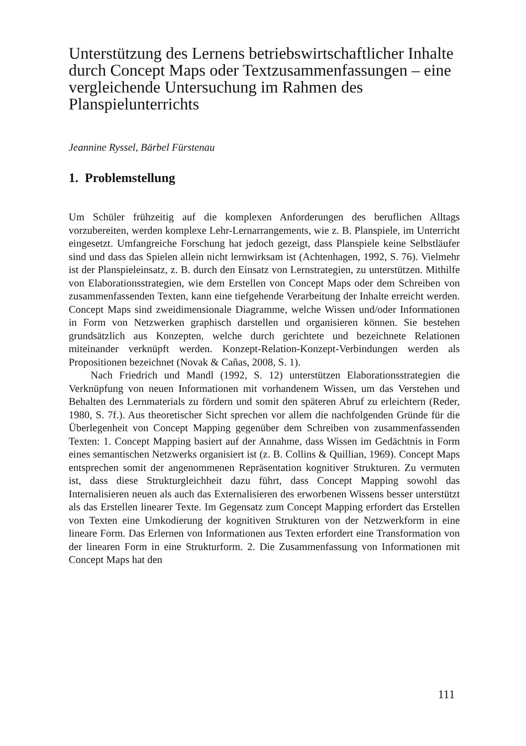Unterstützung des Lernens betriebswirtschaftlicher Inhalte durch Concept Maps oder Textzusammenfassungen – eine vergleichende Untersuchung im Rahmen des Planspielunterrichts
Jeannine Ryssel, Bärbel Fürstenau
1. Problemstellung
Um Schüler frühzeitig auf die komplexen Anforderungen des beruflichen Alltags vorzubereiten, werden komplexe Lehr-Lernarrangements, wie z. B. Planspiele, im Unterricht eingesetzt. Umfangreiche Forschung hat jedoch gezeigt, dass Planspiele keine Selbstläufer sind und dass das Spielen allein nicht lernwirksam ist (Achtenhagen, 1992, S. 76). Vielmehr ist der Planspiel­einsatz, z. B. durch den Einsatz von Lernstrategien, zu unterstützen. Mithilfe von Elaborationsstrategien, wie dem Erstellen von Concept Maps oder dem Schreiben von zusammenfassenden Texten, kann eine tiefgehende Verarbei­tung der Inhalte erreicht werden. Concept Maps sind zweidimensionale Dia­gramme, welche Wissen und/oder Informationen in Form von Netzwerken graphisch darstellen und organisieren können. Sie bestehen grundsätzlich aus Konzepten, welche durch gerichtete und bezeichnete Relationen miteinander verknüpft werden. Konzept-Relation-Konzept-Verbindungen werden als Propositionen bezeichnet (Novak & Cañas, 2008, S. 1).
Nach Friedrich und Mandl (1992, S. 12) unterstützen Elaborationsstrate­gien die Verknüpfung von neuen Informationen mit vorhandenem Wissen, um das Verstehen und Behalten des Lernmaterials zu fördern und somit den späteren Abruf zu erleichtern (Reder, 1980, S. 7f.). Aus theoretischer Sicht sprechen vor allem die nachfolgenden Gründe für die Überlegenheit von Concept Mapping gegenüber dem Schreiben von zusammenfassenden Tex­ten: 1. Concept Mapping basiert auf der Annahme, dass Wissen im Gedächt­nis in Form eines semantischen Netzwerks organisiert ist (z. B. Collins & Quillian, 1969). Concept Maps entsprechen somit der angenommenen Reprä­sentation kognitiver Strukturen. Zu vermuten ist, dass diese Strukturgleich­heit dazu führt, dass Concept Mapping sowohl das Internalisieren neuen als auch das Externalisieren des erworbenen Wissens besser unterstützt als das Erstellen linearer Texte. Im Gegensatz zum Concept Mapping erfordert das Erstellen von Texten eine Umkodierung der kognitiven Strukturen von der Netzwerkform in eine lineare Form. Das Erlernen von Informationen aus Texten erfordert eine Transformation von der linearen Form in eine Struktur­form. 2. Die Zusammenfassung von Informationen mit Concept Maps hat den
111